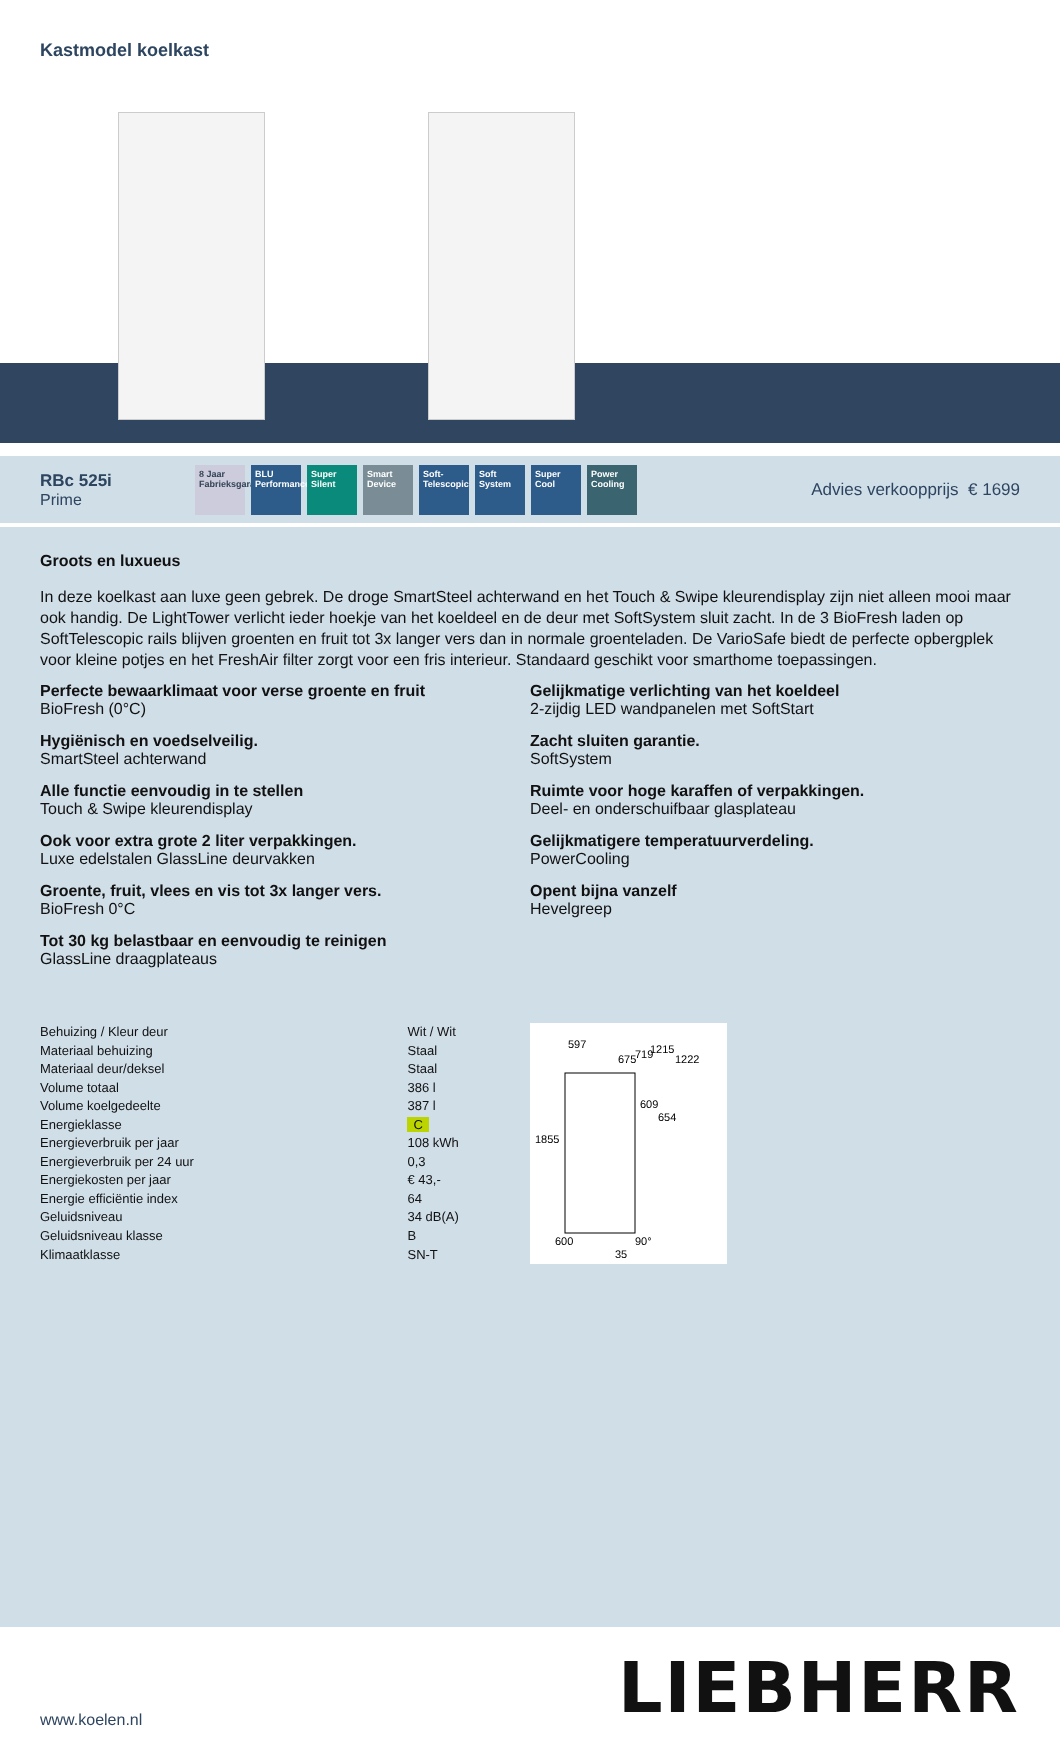Kastmodel koelkast
RBc 525i
Prime
8 Jaar Fabrieksgarantie
BLU Performance
Super Silent
Smart Device
Soft-Telescopic
Soft System
Super Cool
Power Cooling
Advies verkoopprijs € 1699
Groots en luxueus
In deze koelkast aan luxe geen gebrek. De droge SmartSteel achterwand en het Touch & Swipe kleurendisplay zijn niet alleen mooi maar ook handig. De LightTower verlicht ieder hoekje van het koeldeel en de deur met SoftSystem sluit zacht. In de 3 BioFresh laden op SoftTelescopic rails blijven groenten en fruit tot 3x langer vers dan in normale groenteladen. De VarioSafe biedt de perfecte opbergplek voor kleine potjes en het FreshAir filter zorgt voor een fris interieur. Standaard geschikt voor smarthome toepassingen.
Perfecte bewaarklimaat voor verse groente en fruit
BioFresh (0°C)
Gelijkmatige verlichting van het koeldeel
2-zijdig LED wandpanelen met SoftStart
Hygiënisch en voedselveilig.
SmartSteel achterwand
Zacht sluiten garantie.
SoftSystem
Alle functie eenvoudig in te stellen
Touch & Swipe kleurendisplay
Ruimte voor hoge karaffen of verpakkingen.
Deel- en onderschuifbaar glasplateau
Ook voor extra grote 2 liter verpakkingen.
Luxe edelstalen GlassLine deurvakken
Gelijkmatigere temperatuurverdeling.
PowerCooling
Groente, fruit, vlees en vis tot 3x langer vers.
BioFresh 0°C
Opent bijna vanzelf
Hevelgreep
Tot 30 kg belastbaar en eenvoudig te reinigen
GlassLine draagplateaus
| Behuizing / Kleur deur | Wit / Wit |
| Materiaal behuizing | Staal |
| Materiaal deur/deksel | Staal |
| Volume totaal | 386 l |
| Volume koelgedeelte | 387 l |
| Energieklasse | C |
| Energieverbruik per jaar | 108 kWh |
| Energieverbruik per 24 uur | 0,3 |
| Energiekosten per jaar | € 43,- |
| Energie efficiëntie index | 64 |
| Geluidsniveau | 34 dB(A) |
| Geluidsniveau klasse | B |
| Klimaatklasse | SN-T |
597
1215
1222
675
719
609
654
1855
600
90°
35
www.koelen.nl
LIEBHERR